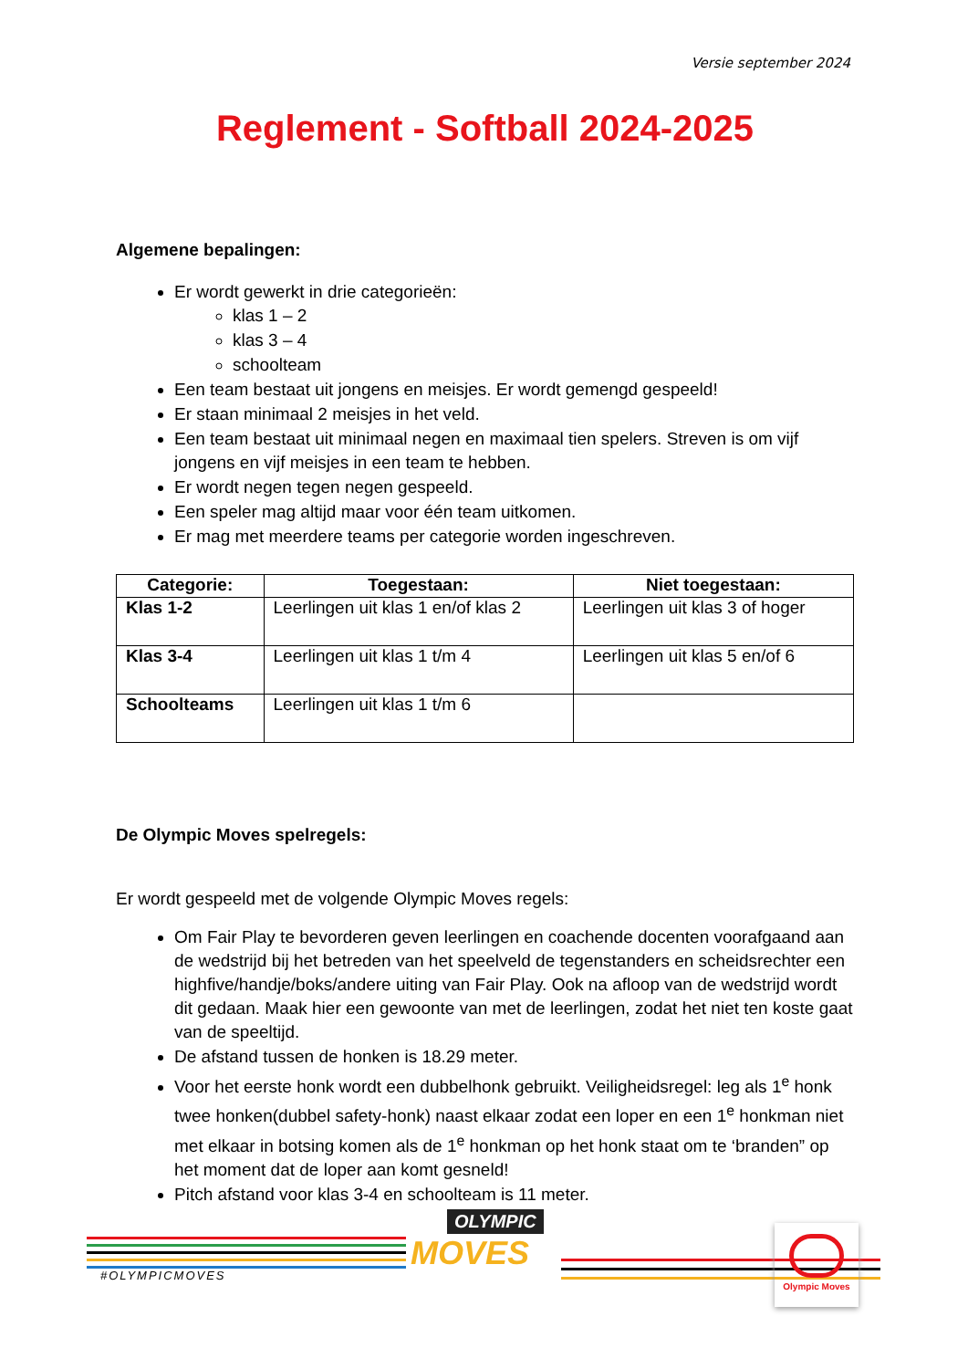Versie september 2024
Reglement - Softball 2024-2025
Algemene bepalingen:
Er wordt gewerkt in drie categorieën:
klas 1 – 2
klas 3 – 4
schoolteam
Een team bestaat uit jongens en meisjes. Er wordt gemengd gespeeld!
Er staan minimaal 2 meisjes in het veld.
Een team bestaat uit minimaal negen en maximaal tien spelers. Streven is om vijf jongens en vijf meisjes in een team te hebben.
Er wordt negen tegen negen gespeeld.
Een speler mag altijd maar voor één team uitkomen.
Er mag met meerdere teams per categorie worden ingeschreven.
| Categorie: | Toegestaan: | Niet toegestaan: |
| --- | --- | --- |
| Klas 1-2 | Leerlingen uit klas 1 en/of klas 2 | Leerlingen uit klas 3 of hoger |
| Klas 3-4 | Leerlingen uit klas 1 t/m 4 | Leerlingen uit klas 5 en/of 6 |
| Schoolteams | Leerlingen uit klas 1 t/m 6 | |
De Olympic Moves spelregels:
Er wordt gespeeld met de volgende Olympic Moves regels:
Om Fair Play te bevorderen geven leerlingen en coachende docenten voorafgaand aan de wedstrijd bij het betreden van het speelveld de tegenstanders en scheidsrechter een highfive/handje/boks/andere uiting van Fair Play. Ook na afloop van de wedstrijd wordt dit gedaan. Maak hier een gewoonte van met de leerlingen, zodat het niet ten koste gaat van de speeltijd.
De afstand tussen de honken is 18.29 meter.
Voor het eerste honk wordt een dubbelhonk gebruikt. Veiligheidsregel: leg als 1<sup>e</sup> honk twee honken(dubbel safety-honk) naast elkaar zodat een loper en een 1<sup>e</sup> honkman niet met elkaar in botsing komen als de 1<sup>e</sup> honkman op het honk staat om te ‘branden” op het moment dat de loper aan komt gesneld!
Pitch afstand voor klas 3-4 en schoolteam is 11 meter.
#OLYMPICMOVES
OLYMPIC
MOVES
Olympic Moves